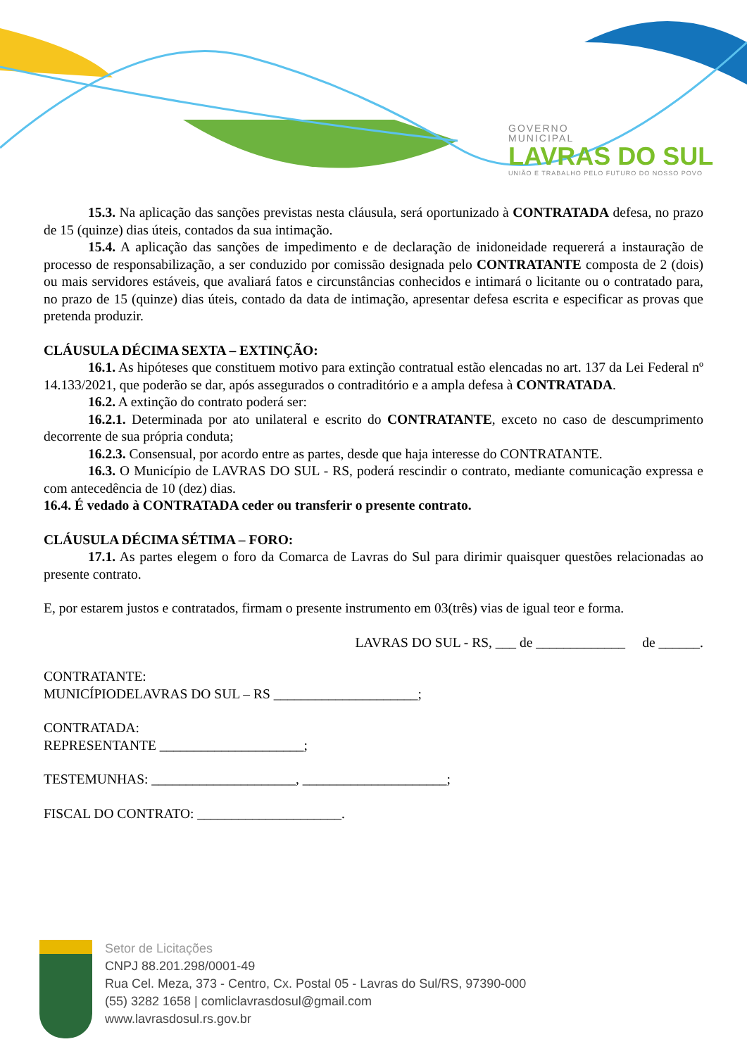GOVERNO
MUNICIPAL
LAVRAS DO SUL
UNIÃO E TRABALHO PELO FUTURO DO NOSSO POVO
15.3. Na aplicação das sanções previstas nesta cláusula, será oportunizado à CONTRATADA defesa, no prazo de 15 (quinze) dias úteis, contados da sua intimação.
15.4. A aplicação das sanções de impedimento e de declaração de inidoneidade requererá a instauração de processo de responsabilização, a ser conduzido por comissão designada pelo CONTRATANTE composta de 2 (dois) ou mais servidores estáveis, que avaliará fatos e circunstâncias conhecidos e intimará o licitante ou o contratado para, no prazo de 15 (quinze) dias úteis, contado da data de intimação, apresentar defesa escrita e especificar as provas que pretenda produzir.
CLÁUSULA DÉCIMA SEXTA – EXTINÇÃO:
16.1. As hipóteses que constituem motivo para extinção contratual estão elencadas no art. 137 da Lei Federal nº 14.133/2021, que poderão se dar, após assegurados o contraditório e a ampla defesa à CONTRATADA.
16.2. A extinção do contrato poderá ser:
16.2.1. Determinada por ato unilateral e escrito do CONTRATANTE, exceto no caso de descumprimento decorrente de sua própria conduta;
16.2.3. Consensual, por acordo entre as partes, desde que haja interesse do CONTRATANTE.
16.3. O Município de LAVRAS DO SUL - RS, poderá rescindir o contrato, mediante comunicação expressa e com antecedência de 10 (dez) dias.
16.4. É vedado à CONTRATADA ceder ou transferir o presente contrato.
CLÁUSULA DÉCIMA SÉTIMA – FORO:
17.1. As partes elegem o foro da Comarca de Lavras do Sul para dirimir quaisquer questões relacionadas ao presente contrato.
E, por estarem justos e contratados, firmam o presente instrumento em 03(três) vias de igual teor e forma.
LAVRAS DO SUL - RS, ___ de _____________ de ______.
CONTRATANTE:
MUNICÍPIODELAVRAS DO SUL – RS _____________________;
CONTRATADA:
REPRESENTANTE _____________________;
TESTEMUNHAS: _____________________, _____________________;
FISCAL DO CONTRATO: _____________________.
Setor de Licitações
CNPJ 88.201.298/0001-49
Rua Cel. Meza, 373 - Centro, Cx. Postal 05 - Lavras do Sul/RS, 97390-000
(55) 3282 1658 | comliclavrasdosul@gmail.com
www.lavrasdosul.rs.gov.br